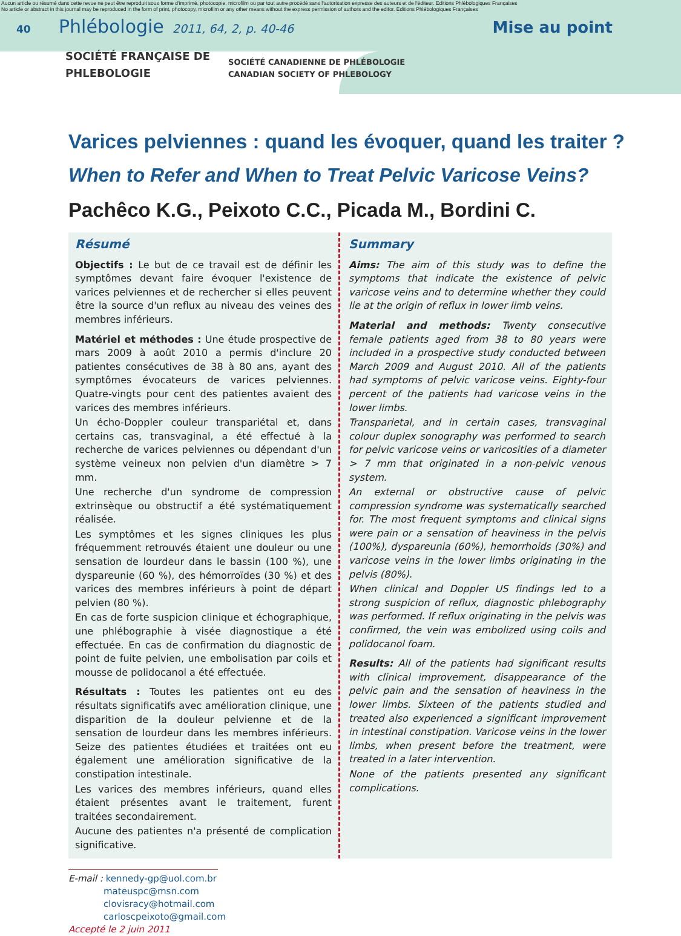Aucun article ou résumé dans cette revue ne peut être reproduit sous forme d'imprimé, photocopie, microfilm ou par tout autre procédé sans l'autorisation expresse des auteurs et de l'éditeur. Editions Phlébologiques Françaises
No article or abstract in this journal may be reproduced in the form of print, photocopy, microfilm or any other means without the express permission of authors and the editor. Editions Phlébologiques Françaises
40 Phlébologie 2011, 64, 2, p. 40-46 Mise au point
SOCIÉTÉ FRANÇAISE DE
PHLEBOLOGIE
SOCIÉTÉ CANADIENNE DE PHLÉBOLOGIE
CANADIAN SOCIETY OF PHLEBOLOGY
Varices pelviennes : quand les évoquer, quand les traiter ?
When to Refer and When to Treat Pelvic Varicose Veins?
Pachêco K.G., Peixoto C.C., Picada M., Bordini C.
Résumé
Objectifs : Le but de ce travail est de définir les symptômes devant faire évoquer l'existence de varices pelviennes et de rechercher si elles peuvent être la source d'un reflux au niveau des veines des membres inférieurs.
Matériel et méthodes : Une étude prospective de mars 2009 à août 2010 a permis d'inclure 20 patientes consécutives de 38 à 80 ans, ayant des symptômes évocateurs de varices pelviennes. Quatre-vingts pour cent des patientes avaient des varices des membres inférieurs.
Un écho-Doppler couleur transpariétal et, dans certains cas, transvaginal, a été effectué à la recherche de varices pelviennes ou dépendant d'un système veineux non pelvien d'un diamètre > 7 mm.
Une recherche d'un syndrome de compression extrinsèque ou obstructif a été systématiquement réalisée.
Les symptômes et les signes cliniques les plus fréquemment retrouvés étaient une douleur ou une sensation de lourdeur dans le bassin (100 %), une dyspareunie (60 %), des hémorroïdes (30 %) et des varices des membres inférieurs à point de départ pelvien (80 %).
En cas de forte suspicion clinique et échographique, une phlébographie à visée diagnostique a été effectuée. En cas de confirmation du diagnostic de point de fuite pelvien, une embolisation par coils et mousse de polidocanol a été effectuée.
Résultats : Toutes les patientes ont eu des résultats significatifs avec amélioration clinique, une disparition de la douleur pelvienne et de la sensation de lourdeur dans les membres inférieurs. Seize des patientes étudiées et traitées ont eu également une amélioration significative de la constipation intestinale.
Les varices des membres inférieurs, quand elles étaient présentes avant le traitement, furent traitées secondairement.
Aucune des patientes n'a présenté de complication significative.
Summary
Aims: The aim of this study was to define the symptoms that indicate the existence of pelvic varicose veins and to determine whether they could lie at the origin of reflux in lower limb veins.
Material and methods: Twenty consecutive female patients aged from 38 to 80 years were included in a prospective study conducted between March 2009 and August 2010. All of the patients had symptoms of pelvic varicose veins. Eighty-four percent of the patients had varicose veins in the lower limbs.
Transparietal, and in certain cases, transvaginal colour duplex sonography was performed to search for pelvic varicose veins or varicosities of a diameter > 7 mm that originated in a non-pelvic venous system.
An external or obstructive cause of pelvic compression syndrome was systematically searched for. The most frequent symptoms and clinical signs were pain or a sensation of heaviness in the pelvis (100%), dyspareunia (60%), hemorrhoids (30%) and varicose veins in the lower limbs originating in the pelvis (80%).
When clinical and Doppler US findings led to a strong suspicion of reflux, diagnostic phlebography was performed. If reflux originating in the pelvis was confirmed, the vein was embolized using coils and polidocanol foam.
Results: All of the patients had significant results with clinical improvement, disappearance of the pelvic pain and the sensation of heaviness in the lower limbs. Sixteen of the patients studied and treated also experienced a significant improvement in intestinal constipation. Varicose veins in the lower limbs, when present before the treatment, were treated in a later intervention.
None of the patients presented any significant complications.
E-mail : kennedy-gp@uol.com.br
mateuspc@msn.com
clovisracy@hotmail.com
carloscpeixoto@gmail.com
Accepté le 2 juin 2011